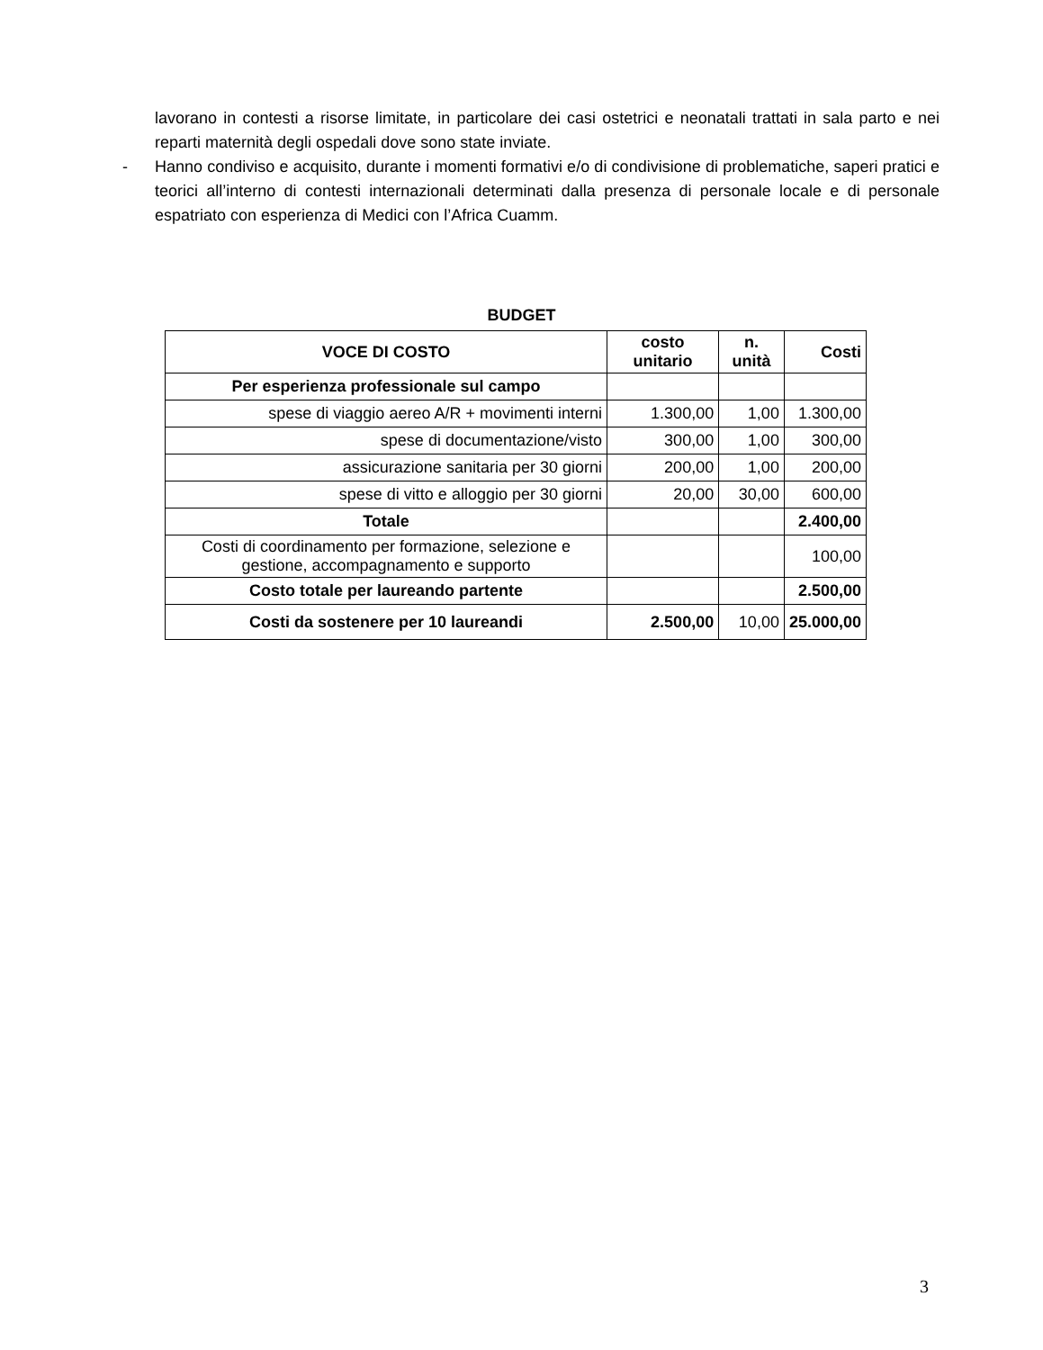lavorano in contesti a risorse limitate, in particolare dei casi ostetrici e neonatali trattati in sala parto e nei reparti maternità degli ospedali dove sono state inviate.
- Hanno condiviso e acquisito, durante i momenti formativi e/o di condivisione di problematiche, saperi pratici e teorici all’interno di contesti internazionali determinati dalla presenza di personale locale e di personale espatriato con esperienza di Medici con l’Africa Cuamm.
BUDGET
| VOCE DI COSTO | costo unitario | n. unità | Costi |
| --- | --- | --- | --- |
| Per esperienza professionale sul campo | | | |
| spese di viaggio aereo A/R + movimenti interni | 1.300,00 | 1,00 | 1.300,00 |
| spese di documentazione/visto | 300,00 | 1,00 | 300,00 |
| assicurazione sanitaria per 30 giorni | 200,00 | 1,00 | 200,00 |
| spese di vitto e alloggio per 30 giorni | 20,00 | 30,00 | 600,00 |
| Totale | | | 2.400,00 |
| Costi di coordinamento per formazione, selezione e gestione, accompagnamento e supporto | | | 100,00 |
| Costo totale per laureando partente | | | 2.500,00 |
| Costi da sostenere per 10 laureandi | 2.500,00 | 10,00 | 25.000,00 |
3